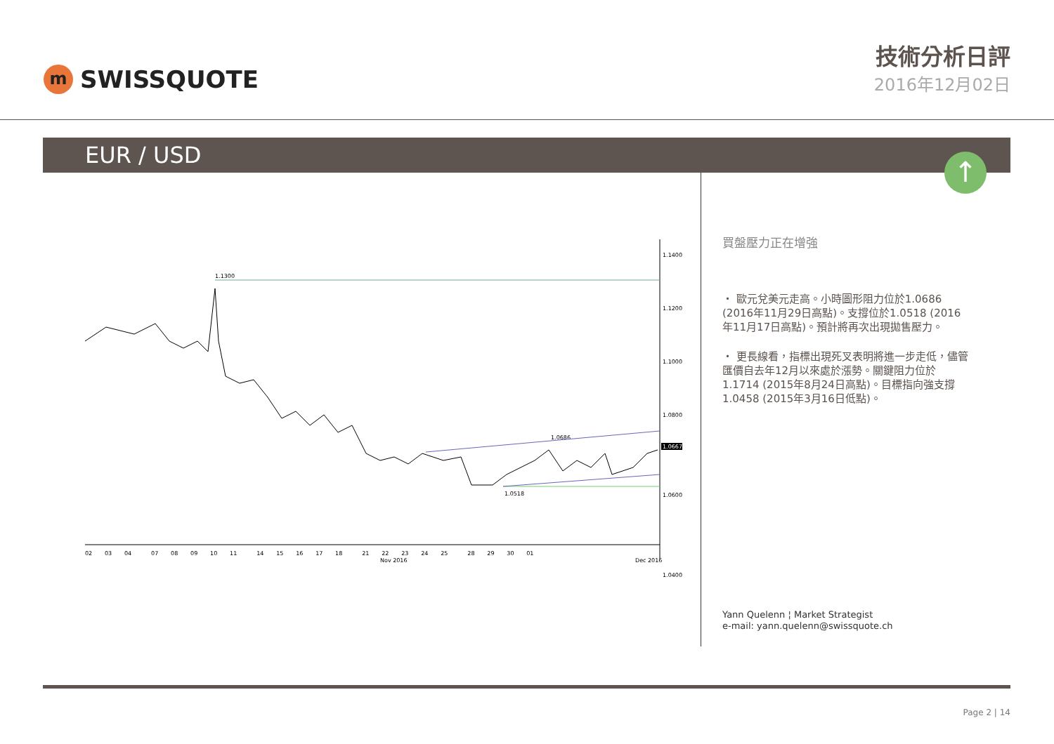m
SWISSQUOTE
技術分析日評
2016年12月02日
EUR / USD
↑
1.1400
1.1200
1.1000
1.0800
1.0600
1.0400
1.0667
1.1300
1.0518
1.0686
02 03 04 07 08 09 10 11 14 15 16 17 18 21 22 23 24 25 28 29 30 01
Nov 2016
Dec 2016
買盤壓力正在增強
・ 歐元兌美元走高。小時圖形阻力位於1.0686 (2016年11月29日高點)。支撐位於1.0518 (2016年11月17日高點)。預計將再次出現拋售壓力。
・ 更長線看，指標出現死叉表明將進一步走低，儘管匯價自去年12月以來處於漲勢。關鍵阻力位於1.1714 (2015年8月24日高點)。目標指向強支撐1.0458 (2015年3月16日低點)。
Yann Quelenn ¦ Market Strategist
e-mail: yann.quelenn@swissquote.ch
Page 2 | 14